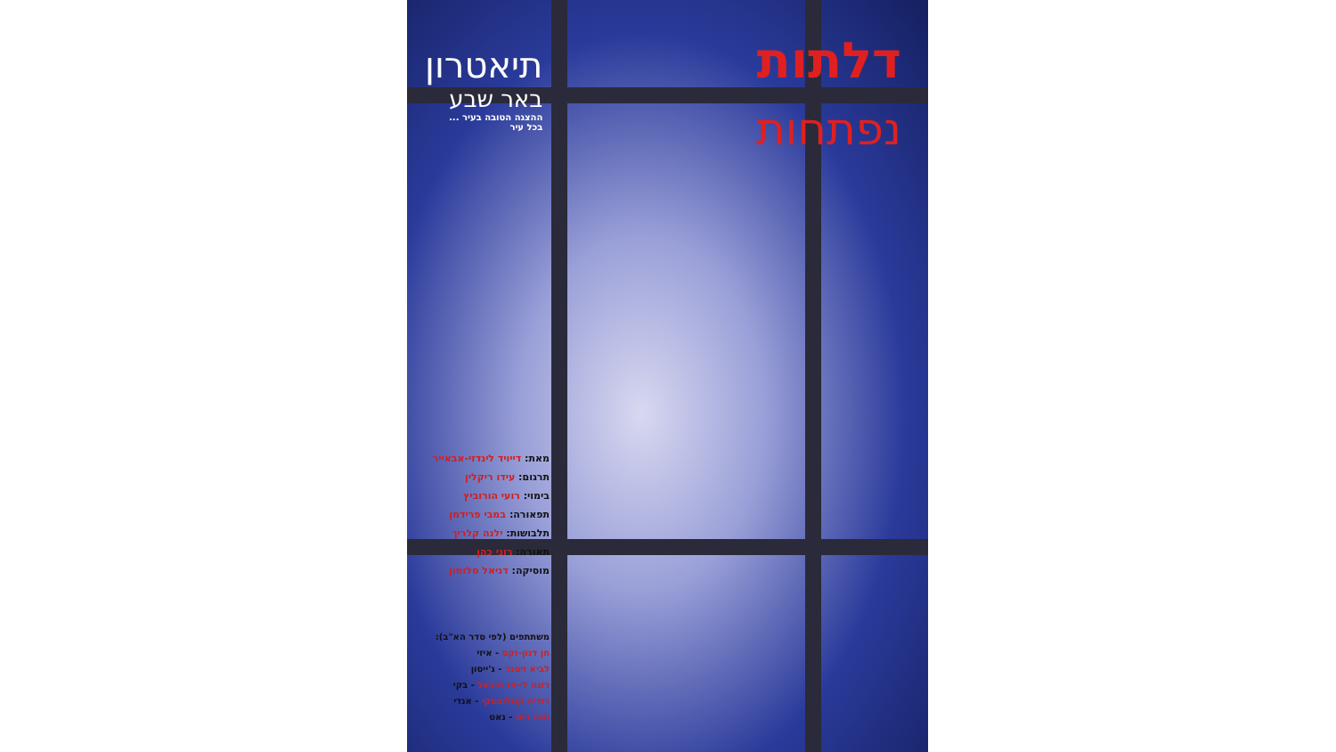דלתות
נפתחות
תיאטרון
באר שבע
ההצגה הטובה בעיר ...
בכל עיר
מאת: דייויד לינדזי-אבאייר
תרגום: עידו ריקלין
בימוי: רועי הורוביץ
תפאורה: במבי פרידמן
תלבושות: ילנה קלריך
תאורה: רוני כהן
מוסיקה: דניאל סלומון
משתתפים (לפי סדר הא"ב):
חן דנון-זקס - איזי
לביא זיטנר - ג'ייסון
רונה לי-פז מיכאל - בקי
רודיה קוזלובסקי - אנדי
חנה רוט - נאט